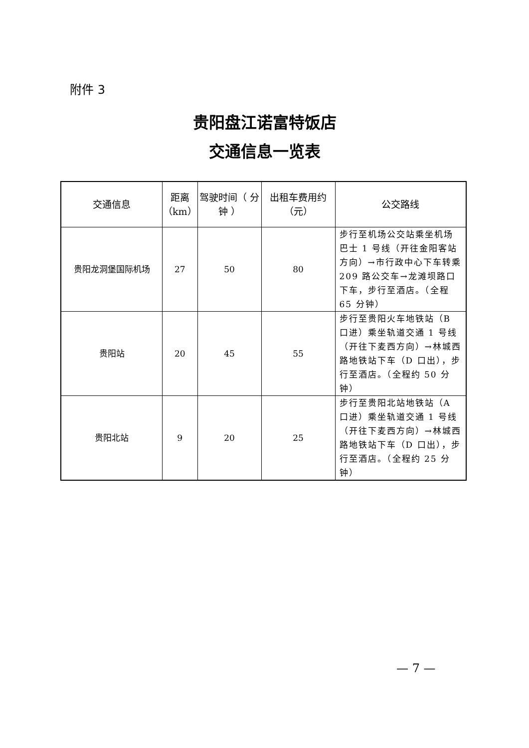附件 3
贵阳盘江诺富特饭店
交通信息一览表
| 交通信息 | 距离（km） | 驾驶时间（ 分钟 ） | 出租车费用约（元） | 公交路线 |
| --- | --- | --- | --- | --- |
| 贵阳龙洞堡国际机场 | 27 | 50 | 80 | 步行至机场公交站乘坐机场巴士 1 号线（开往金阳客站方向）→市行政中心下车转乘 209 路公交车→龙滩坝路口下车，步行至酒店。（全程 65 分钟） |
| 贵阳站 | 20 | 45 | 55 | 步行至贵阳火车地铁站（B 口进）乘坐轨道交通 1 号线（开往下麦西方向）→林城西路地铁站下车（D 口出），步行至酒店。（全程约 50 分钟） |
| 贵阳北站 | 9 | 20 | 25 | 步行至贵阳北站地铁站（A 口进）乘坐轨道交通 1 号线（开往下麦西方向）→林城西路地铁站下车（D 口出），步行至酒店。（全程约 25 分钟） |
— 7 —